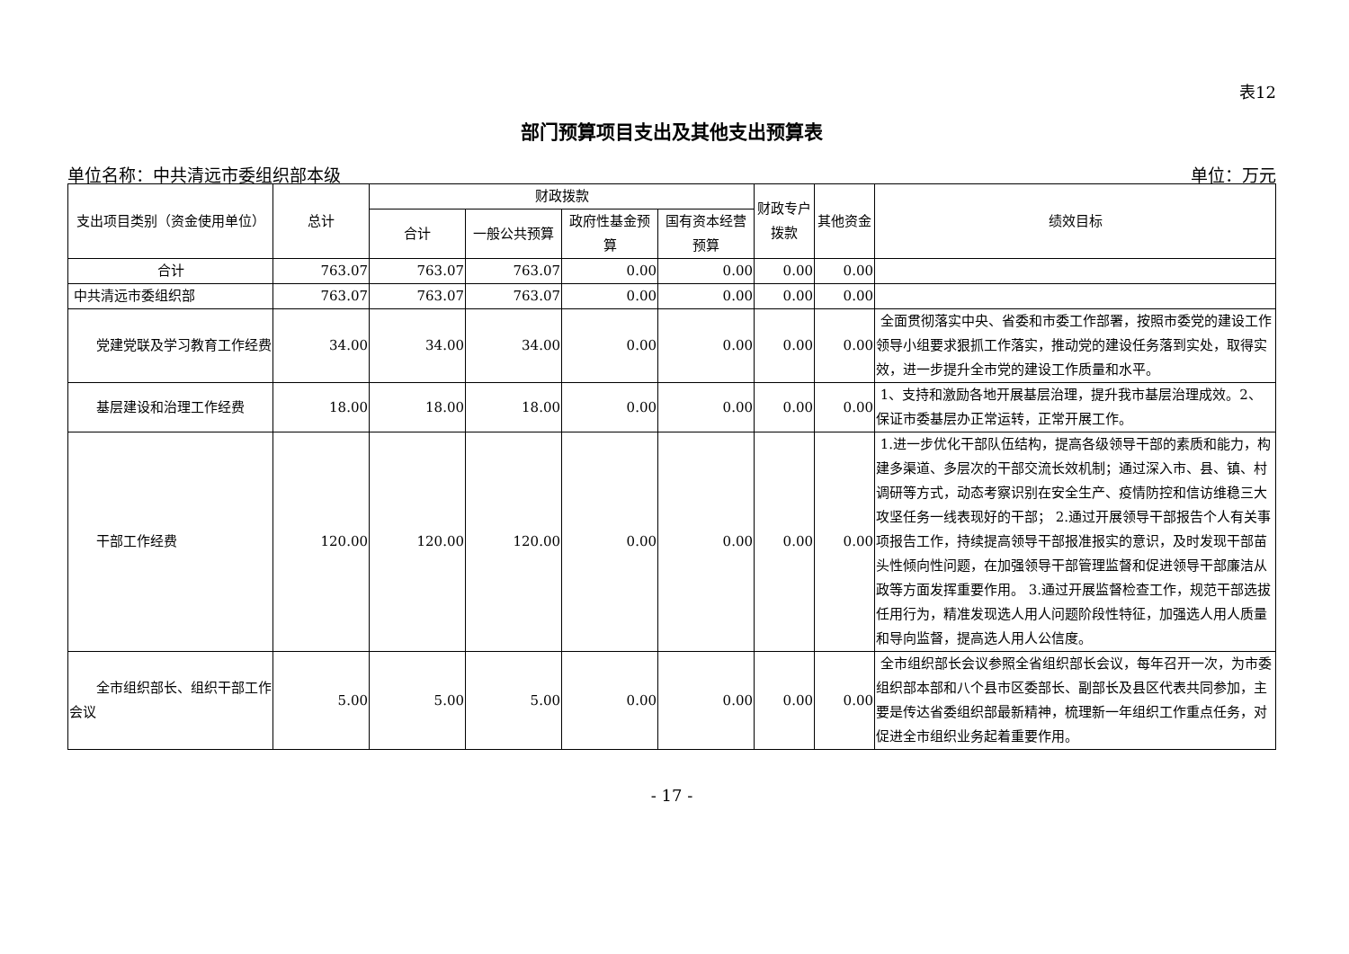表12
部门预算项目支出及其他支出预算表
单位名称：中共清远市委组织部本级 单位：万元
| 支出项目类别（资金使用单位） | 总计 | 财政拨款 | | | | 财政专户拨款 | 其他资金 | 绩效目标 |
| --- | --- | --- | --- | --- | --- | --- | --- | --- |
| | | 合计 | 一般公共预算 | 政府性基金预算 | 国有资本经营预算 | | | |
| 合计 | 763.07 | 763.07 | 763.07 | 0.00 | 0.00 | 0.00 | 0.00 | |
| 中共清远市委组织部 | 763.07 | 763.07 | 763.07 | 0.00 | 0.00 | 0.00 | 0.00 | |
| 党建党联及学习教育工作经费 | 34.00 | 34.00 | 34.00 | 0.00 | 0.00 | 0.00 | 0.00 | 全面贯彻落实中央、省委和市委工作部署，按照市委党的建设工作领导小组要求狠抓工作落实，推动党的建设任务落到实处，取得实效，进一步提升全市党的建设工作质量和水平。 |
| 基层建设和治理工作经费 | 18.00 | 18.00 | 18.00 | 0.00 | 0.00 | 0.00 | 0.00 | 1、支持和激励各地开展基层治理，提升我市基层治理成效。2、保证市委基层办正常运转，正常开展工作。 |
| 干部工作经费 | 120.00 | 120.00 | 120.00 | 0.00 | 0.00 | 0.00 | 0.00 | 1.进一步优化干部队伍结构，提高各级领导干部的素质和能力，构建多渠道、多层次的干部交流长效机制；通过深入市、县、镇、村调研等方式，动态考察识别在安全生产、疫情防控和信访维稳三大攻坚任务一线表现好的干部； 2.通过开展领导干部报告个人有关事项报告工作，持续提高领导干部报准报实的意识，及时发现干部苗头性倾向性问题，在加强领导干部管理监督和促进领导干部廉洁从政等方面发挥重要作用。 3.通过开展监督检查工作，规范干部选拔任用行为，精准发现选人用人问题阶段性特征，加强选人用人质量和导向监督，提高选人用人公信度。 |
| 全市组织部长、组织干部工作会议 | 5.00 | 5.00 | 5.00 | 0.00 | 0.00 | 0.00 | 0.00 | 全市组织部长会议参照全省组织部长会议，每年召开一次，为市委组织部本部和八个县市区委部长、副部长及县区代表共同参加，主要是传达省委组织部最新精神，梳理新一年组织工作重点任务，对促进全市组织业务起着重要作用。 |
- 17 -